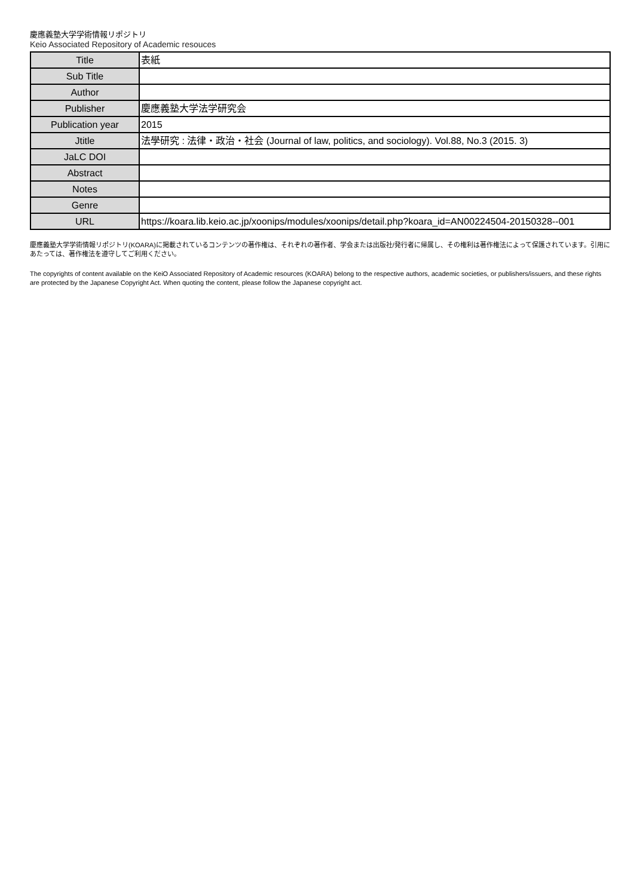慶應義塾大学学術情報リポジトリ
Keio Associated Repository of Academic resouces
| Title | 表紙 |
| Sub Title | |
| Author | |
| Publisher | 慶應義塾大学法学研究会 |
| Publication year | 2015 |
| Jtitle | 法學研究 : 法律・政治・社会 (Journal of law, politics, and sociology). Vol.88, No.3 (2015. 3) |
| JaLC DOI | |
| Abstract | |
| Notes | |
| Genre | |
| URL | https://koara.lib.keio.ac.jp/xoonips/modules/xoonips/detail.php?koara_id=AN00224504-20150328--001 |
慶應義塾大学学術情報リポジトリ(KOARA)に掲載されているコンテンツの著作権は、それぞれの著作者、学会または出版社/発行者に帰属し、その権利は著作権法によって保護されています。引用にあたっては、著作権法を遵守してご利用ください。
The copyrights of content available on the KeiO Associated Repository of Academic resources (KOARA) belong to the respective authors, academic societies, or publishers/issuers, and these rights are protected by the Japanese Copyright Act. When quoting the content, please follow the Japanese copyright act.